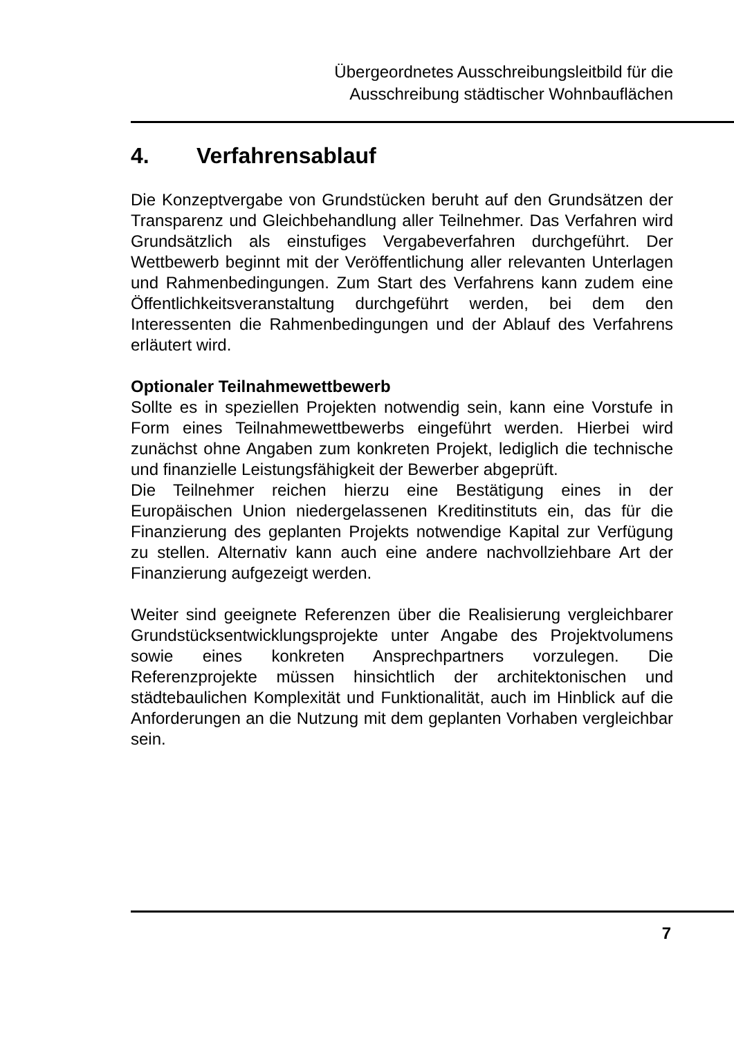Übergeordnetes Ausschreibungsleitbild für die
Ausschreibung städtischer Wohnbauflächen
4. Verfahrensablauf
Die Konzeptvergabe von Grundstücken beruht auf den Grundsätzen der Transparenz und Gleichbehandlung aller Teilnehmer. Das Verfahren wird Grundsätzlich als einstufiges Vergabeverfahren durchgeführt. Der Wettbewerb beginnt mit der Veröffentlichung aller relevanten Unterlagen und Rahmenbedingungen. Zum Start des Verfahrens kann zudem eine Öffentlichkeitsveranstaltung durchgeführt werden, bei dem den Interessenten die Rahmenbedingungen und der Ablauf des Verfahrens erläutert wird.
Optionaler Teilnahmewettbewerb
Sollte es in speziellen Projekten notwendig sein, kann eine Vorstufe in Form eines Teilnahmewettbewerbs eingeführt werden. Hierbei wird zunächst ohne Angaben zum konkreten Projekt, lediglich die technische und finanzielle Leistungsfähigkeit der Bewerber abgeprüft.
Die Teilnehmer reichen hierzu eine Bestätigung eines in der Europäischen Union niedergelassenen Kreditinstituts ein, das für die Finanzierung des geplanten Projekts notwendige Kapital zur Verfügung zu stellen. Alternativ kann auch eine andere nachvollziehbare Art der Finanzierung aufgezeigt werden.
Weiter sind geeignete Referenzen über die Realisierung vergleichbarer Grundstücksentwicklungsprojekte unter Angabe des Projektvolumens sowie eines konkreten Ansprechpartners vorzulegen. Die Referenzprojekte müssen hinsichtlich der architektonischen und städtebaulichen Komplexität und Funktionalität, auch im Hinblick auf die Anforderungen an die Nutzung mit dem geplanten Vorhaben vergleichbar sein.
7